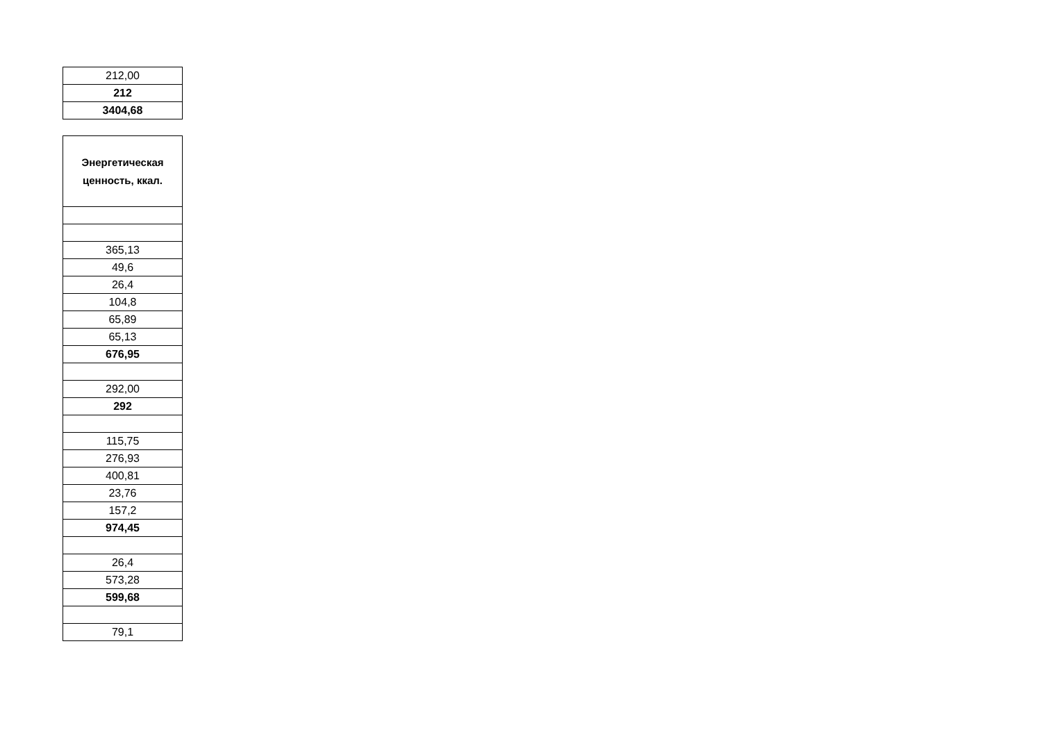| 212,00 |
| 212 |
| 3404,68 |
| Энергетическая ценность, ккал. |
| --- |
| 365,13 |
| 49,6 |
| 26,4 |
| 104,8 |
| 65,89 |
| 65,13 |
| 676,95 |
| 292,00 |
| 292 |
| 115,75 |
| 276,93 |
| 400,81 |
| 23,76 |
| 157,2 |
| 974,45 |
| 26,4 |
| 573,28 |
| 599,68 |
| 79,1 |